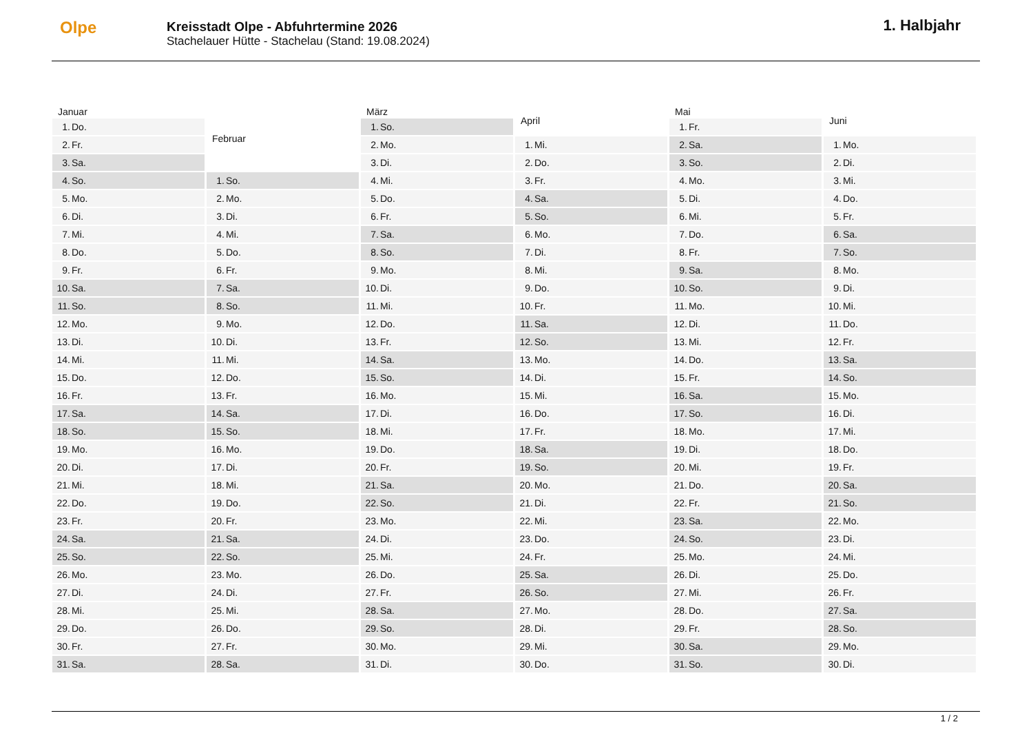Olpe
Kreisstadt Olpe - Abfuhrtermine 2026
Stachelauer Hütte - Stachelau (Stand: 19.08.2024)
1. Halbjahr
| Januar | |
| --- | --- |
| 1. | Do. |
| 2. | Fr. |
| 3. | Sa. |
| 4. | So. |
| 5. | Mo. |
| 6. | Di. |
| 7. | Mi. |
| 8. | Do. |
| 9. | Fr. |
| 10. | Sa. |
| 11. | So. |
| 12. | Mo. |
| 13. | Di. |
| 14. | Mi. |
| 15. | Do. |
| 16. | Fr. |
| 17. | Sa. |
| 18. | So. |
| 19. | Mo. |
| 20. | Di. |
| 21. | Mi. |
| 22. | Do. |
| 23. | Fr. |
| 24. | Sa. |
| 25. | So. |
| 26. | Mo. |
| 27. | Di. |
| 28. | Mi. |
| 29. | Do. |
| 30. | Fr. |
| 31. | Sa. |
| Februar | |
| --- | --- |
| 1. | So. |
| 2. | Mo. |
| 3. | Di. |
| 4. | Mi. |
| 5. | Do. |
| 6. | Fr. |
| 7. | Sa. |
| 8. | So. |
| 9. | Mo. |
| 10. | Di. |
| 11. | Mi. |
| 12. | Do. |
| 13. | Fr. |
| 14. | Sa. |
| 15. | So. |
| 16. | Mo. |
| 17. | Di. |
| 18. | Mi. |
| 19. | Do. |
| 20. | Fr. |
| 21. | Sa. |
| 22. | So. |
| 23. | Mo. |
| 24. | Di. |
| 25. | Mi. |
| 26. | Do. |
| 27. | Fr. |
| 28. | Sa. |
| März | |
| --- | --- |
| 1. | So. |
| 2. | Mo. |
| 3. | Di. |
| 4. | Mi. |
| 5. | Do. |
| 6. | Fr. |
| 7. | Sa. |
| 8. | So. |
| 9. | Mo. |
| 10. | Di. |
| 11. | Mi. |
| 12. | Do. |
| 13. | Fr. |
| 14. | Sa. |
| 15. | So. |
| 16. | Mo. |
| 17. | Di. |
| 18. | Mi. |
| 19. | Do. |
| 20. | Fr. |
| 21. | Sa. |
| 22. | So. |
| 23. | Mo. |
| 24. | Di. |
| 25. | Mi. |
| 26. | Do. |
| 27. | Fr. |
| 28. | Sa. |
| 29. | So. |
| 30. | Mo. |
| 31. | Di. |
| April | |
| --- | --- |
| 1. | Mi. |
| 2. | Do. |
| 3. | Fr. |
| 4. | Sa. |
| 5. | So. |
| 6. | Mo. |
| 7. | Di. |
| 8. | Mi. |
| 9. | Do. |
| 10. | Fr. |
| 11. | Sa. |
| 12. | So. |
| 13. | Mo. |
| 14. | Di. |
| 15. | Mi. |
| 16. | Do. |
| 17. | Fr. |
| 18. | Sa. |
| 19. | So. |
| 20. | Mo. |
| 21. | Di. |
| 22. | Mi. |
| 23. | Do. |
| 24. | Fr. |
| 25. | Sa. |
| 26. | So. |
| 27. | Mo. |
| 28. | Di. |
| 29. | Mi. |
| 30. | Do. |
| Mai | |
| --- | --- |
| 1. | Fr. |
| 2. | Sa. |
| 3. | So. |
| 4. | Mo. |
| 5. | Di. |
| 6. | Mi. |
| 7. | Do. |
| 8. | Fr. |
| 9. | Sa. |
| 10. | So. |
| 11. | Mo. |
| 12. | Di. |
| 13. | Mi. |
| 14. | Do. |
| 15. | Fr. |
| 16. | Sa. |
| 17. | So. |
| 18. | Mo. |
| 19. | Di. |
| 20. | Mi. |
| 21. | Do. |
| 22. | Fr. |
| 23. | Sa. |
| 24. | So. |
| 25. | Mo. |
| 26. | Di. |
| 27. | Mi. |
| 28. | Do. |
| 29. | Fr. |
| 30. | Sa. |
| 31. | So. |
| Juni | |
| --- | --- |
| 1. | Mo. |
| 2. | Di. |
| 3. | Mi. |
| 4. | Do. |
| 5. | Fr. |
| 6. | Sa. |
| 7. | So. |
| 8. | Mo. |
| 9. | Di. |
| 10. | Mi. |
| 11. | Do. |
| 12. | Fr. |
| 13. | Sa. |
| 14. | So. |
| 15. | Mo. |
| 16. | Di. |
| 17. | Mi. |
| 18. | Do. |
| 19. | Fr. |
| 20. | Sa. |
| 21. | So. |
| 22. | Mo. |
| 23. | Di. |
| 24. | Mi. |
| 25. | Do. |
| 26. | Fr. |
| 27. | Sa. |
| 28. | So. |
| 29. | Mo. |
| 30. | Di. |
1 / 2